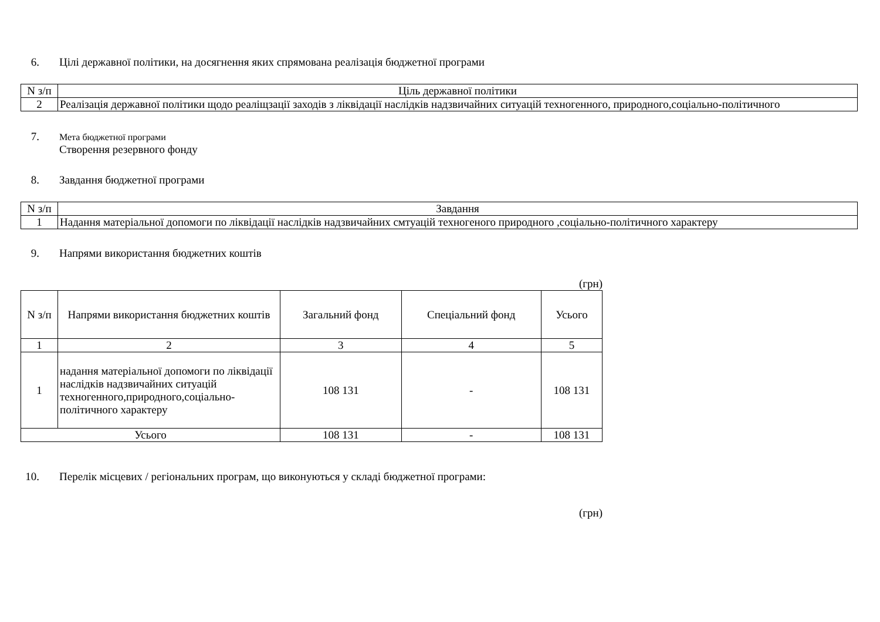6. Цілі державної політики, на досягнення яких спрямована реалізація бюджетної програми
| N з/п | Ціль державної політики |
| --- | --- |
| 2 | Реалізація державної політики щодо реаліщзації заходів з ліквідації наслідків надзвичайних ситуацій техногенного, природного,соціально-політичного |
7. Мета бюджетної програми
Створення резервного фонду
8. Завдання бюджетної програми
| N з/п | Завдання |
| --- | --- |
| 1 | Надання матеріальної допомоги по ліквідації наслідків надзвичайних смтуацій техногеного природного ,соціально-політичного характеру |
9. Напрями використання бюджетних коштів
(грн)
| N з/п | Напрями використання бюджетних коштів | Загальний фонд | Спеціальний фонд | Усього |
| --- | --- | --- | --- | --- |
| 1 | 2 | 3 | 4 | 5 |
| 1 | надання матеріальної допомоги по ліквідації наслідків надзвичайних ситуацій техногенного,природного,соціально-політичного характеру | 108 131 | - | 108 131 |
| Усього | | 108 131 | - | 108 131 |
10. Перелік місцевих / регіональних програм, що виконуються у складі бюджетної програми:
(грн)